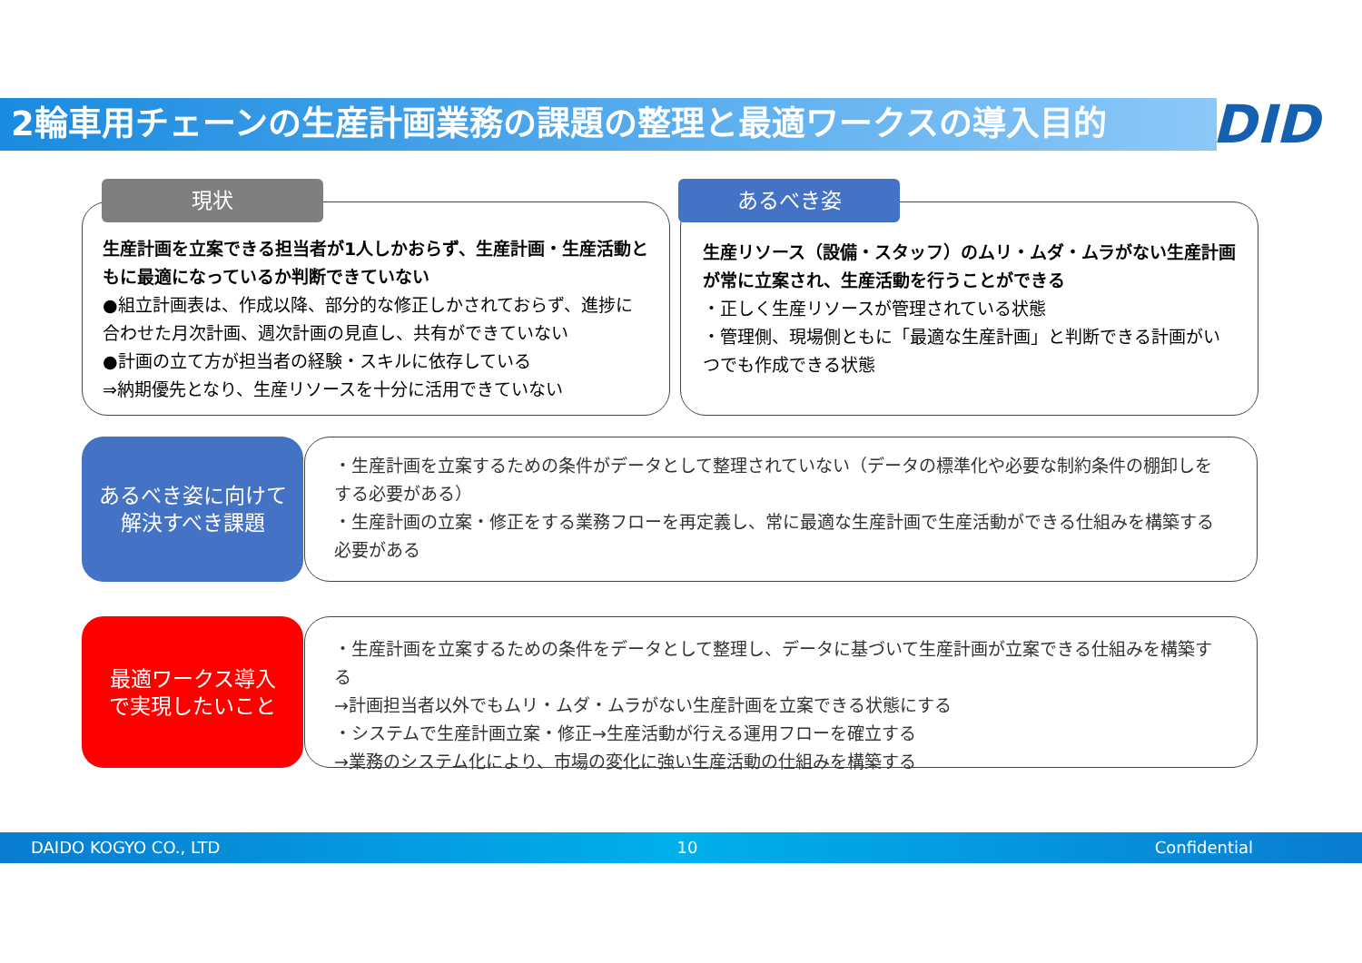2輪車用チェーンの生産計画業務の課題の整理と最適ワークスの導入目的 DID
生産計画を立案できる担当者が1人しかおらず、生産計画・生産活動ともに最適になっているか判断できていない
●組立計画表は、作成以降、部分的な修正しかされておらず、進捗に合わせた月次計画、週次計画の見直し、共有ができていない
●計画の立て方が担当者の経験・スキルに依存している
⇒納期優先となり、生産リソースを十分に活用できていない
現状
生産リソース（設備・スタッフ）のムリ・ムダ・ムラがない生産計画が常に立案され、生産活動を行うことができる
・正しく生産リソースが管理されている状態
・管理側、現場側ともに「最適な生産計画」と判断できる計画がいつでも作成できる状態
あるべき姿
あるべき姿に向けて
解決すべき課題
・生産計画を立案するための条件がデータとして整理されていない（データの標準化や必要な制約条件の棚卸しをする必要がある）
・生産計画の立案・修正をする業務フローを再定義し、常に最適な生産計画で生産活動ができる仕組みを構築する必要がある
最適ワークス導入
で実現したいこと
・生産計画を立案するための条件をデータとして整理し、データに基づいて生産計画が立案できる仕組みを構築する
→計画担当者以外でもムリ・ムダ・ムラがない生産計画を立案できる状態にする
・システムで生産計画立案・修正→生産活動が行える運用フローを確立する
→業務のシステム化により、市場の変化に強い生産活動の仕組みを構築する
DAIDO KOGYO CO., LTD 10 Confidential